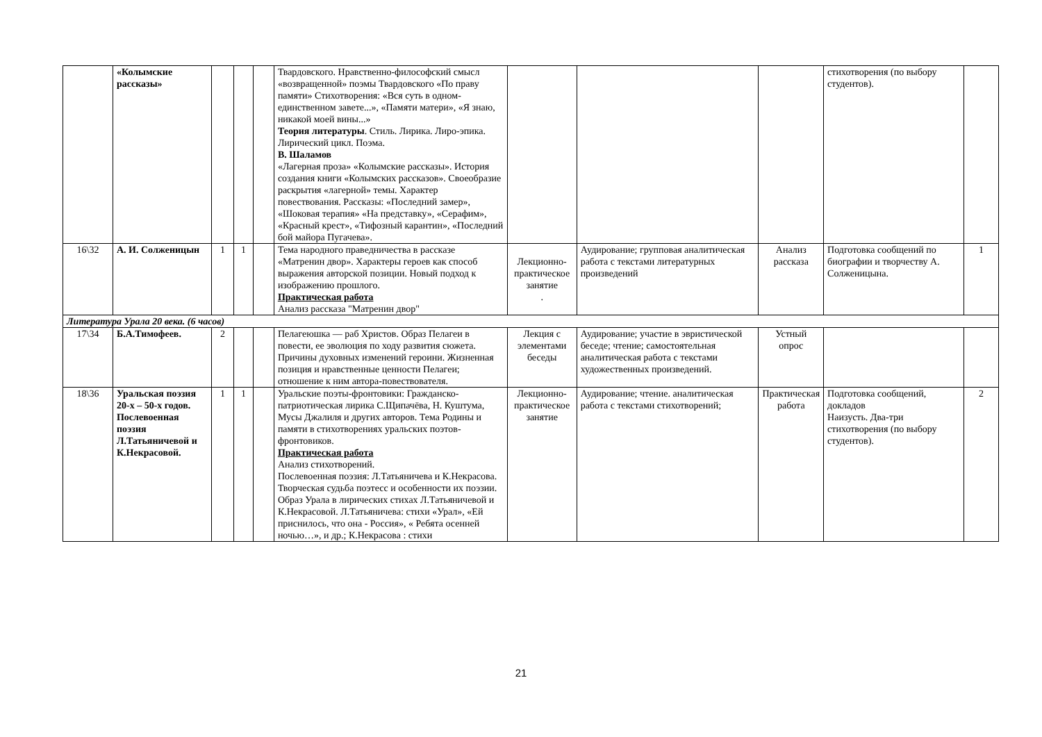| | «Колымские рассказы» | | | | Твардовского. Нравственно-философский смысл «возвращенной» поэмы Твардовского «По праву памяти» Стихотворения: «Вся суть в одном-единственном завете...», «Памяти матери», «Я знаю, никакой моей вины...» Теория литературы . Стиль. Лирика. Лиро-эпика. Лирический цикл. Поэма. В. Шаламов «Лагерная проза» «Колымские рассказы». История создания книги «Колымских рассказов». Своеобразие раскрытия «лагерной» темы. Характер повествования. Рассказы: «Последний замер», «Шоковая терапия» «На представку», «Серафим», «Красный крест», «Тифозный карантин», «Последний бой майора Пугачева». | | | | стихотворения (по выбору студентов). | |
| 16\32 | А. И. Солженицын | 1 | 1 | | Тема народного праведничества в рассказе «Матренин двор». Характеры героев как способ выражения авторской позиции. Новый подход к изображению прошлого. Практическая работа Анализ рассказа "Матренин двор" | Лекционно-практическое занятие . | Аудирование; групповая аналитическая работа с текстами литературных произведений | Анализ рассказа | Подготовка сообщений по биографии и творчеству А. Солженицына. | 1 |
| Литература Урала 20 века. (6 часов) | | | | | | | | | | |
| 17\34 | Б.А.Тимофеев. | 2 | | | Пелагеюшка — раб Христов. Образ Пелагеи в повести, ее эволюция по ходу развития сюжета. Причины духовных изменений героини. Жизненная позиция и нравственные ценности Пелагеи; отношение к ним автора-повествователя. | Лекция с элементами беседы | Аудирование; участие в эвристической беседе; чтение; самостоятельная аналитическая работа с текстами художественных произведений. | Устный опрос | | |
| 18\36 | Уральская поэзия 20-х – 50-х годов. Послевоенная поэзия Л.Татьяничевой и К.Некрасовой. | 1 | 1 | | Уральские поэты-фронтовики: Гражданско-патриотическая лирика С.Щипачёва, Н. Куштума, Мусы Джалиля и других авторов. Тема Родины и памяти в стихотворениях уральских поэтов-фронтовиков. Практическая работа Анализ стихотворений. Послевоенная поэзия: Л.Татьяничева и К.Некрасова. Творческая судьба поэтесс и особенности их поэзии. Образ Урала в лирических стихах Л.Татьяничевой и К.Некрасовой. Л.Татьяничева: стихи «Урал», «Ей приснилось, что она - Россия», « Ребята осенней ночью…», и др.; К.Некрасова : стихи | Лекционно-практическое занятие | Аудирование; чтение. аналитическая работа с текстами стихотворений; | Практическая работа | Подготовка сообщений, докладов Наизусть. Два-три стихотворения (по выбору студентов). | 2 |
21